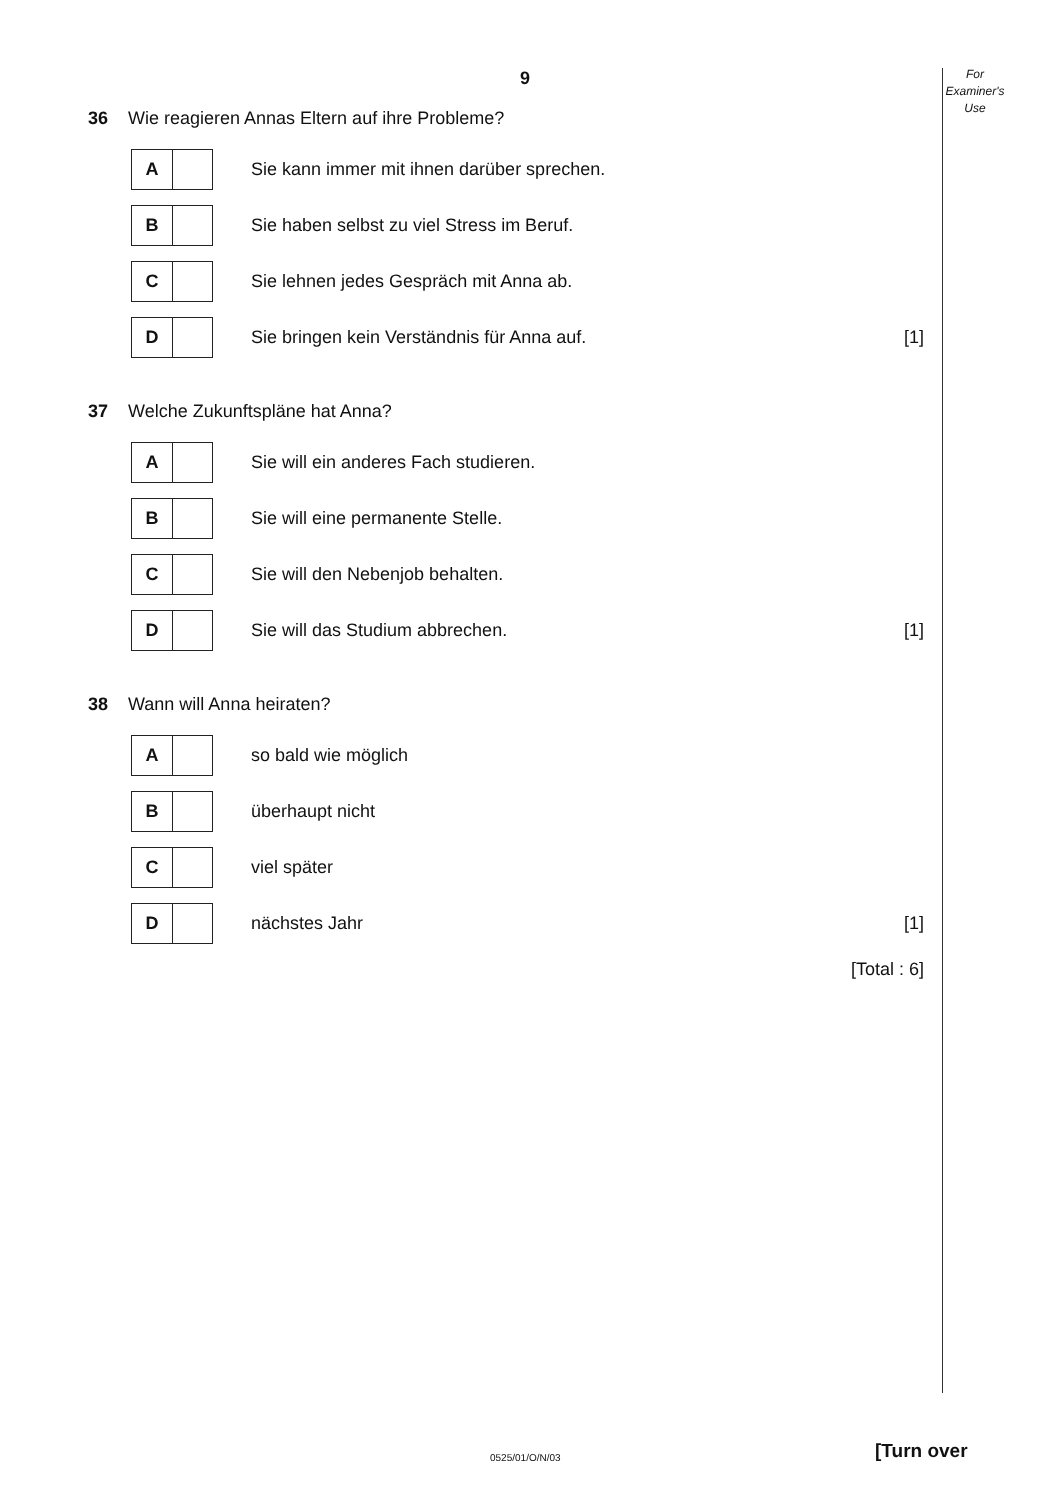9
For
Examiner's
Use
36 Wie reagieren Annas Eltern auf ihre Probleme?
A
Sie kann immer mit ihnen darüber sprechen.
B
Sie haben selbst zu viel Stress im Beruf.
C
Sie lehnen jedes Gespräch mit Anna ab.
D
Sie bringen kein Verständnis für Anna auf.
[1]
37 Welche Zukunftspläne hat Anna?
A
Sie will ein anderes Fach studieren.
B
Sie will eine permanente Stelle.
C
Sie will den Nebenjob behalten.
D
Sie will das Studium abbrechen.
[1]
38 Wann will Anna heiraten?
A
so bald wie möglich
B
überhaupt nicht
C
viel später
D
nächstes Jahr [1]
[Total : 6]
0525/01/O/N/03 [Turn over